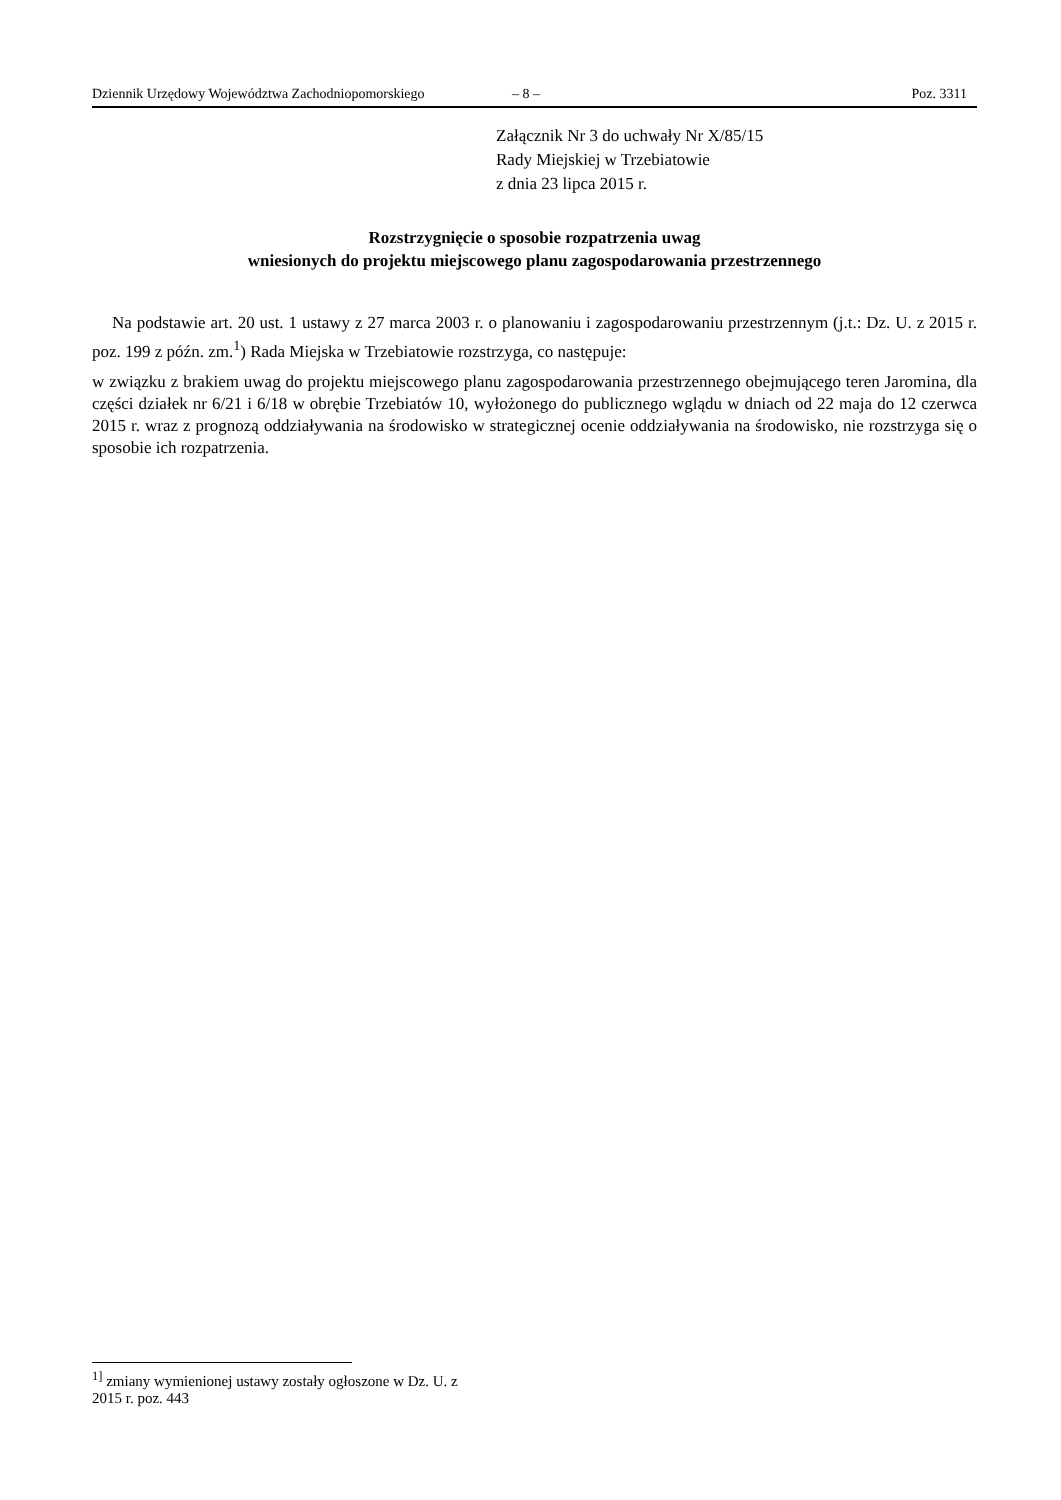Dziennik Urzędowy Województwa Zachodniopomorskiego – 8 – Poz. 3311
Załącznik Nr 3 do uchwały Nr X/85/15
Rady Miejskiej w Trzebiatowie
z dnia 23 lipca 2015 r.
Rozstrzygnięcie o sposobie rozpatrzenia uwag
wniesionych do projektu miejscowego planu zagospodarowania przestrzennego
Na podstawie art. 20 ust. 1 ustawy z 27 marca 2003 r. o planowaniu i zagospodarowaniu przestrzennym (j.t.: Dz. U. z 2015 r. poz. 199 z późn. zm.<sup>1</sup>) Rada Miejska w Trzebiatowie rozstrzyga, co następuje:
w związku z brakiem uwag do projektu miejscowego planu zagospodarowania przestrzennego obejmującego teren Jaromina, dla części działek nr 6/21 i 6/18 w obrębie Trzebiatów 10, wyłożonego do publicznego wglądu w dniach od 22 maja do 12 czerwca 2015 r. wraz z prognozą oddziaływania na środowisko w strategicznej ocenie oddziaływania na środowisko, nie rozstrzyga się o sposobie ich rozpatrzenia.
<sup>1]</sup> zmiany wymienionej ustawy zostały ogłoszone w Dz. U. z 2015 r. poz. 443